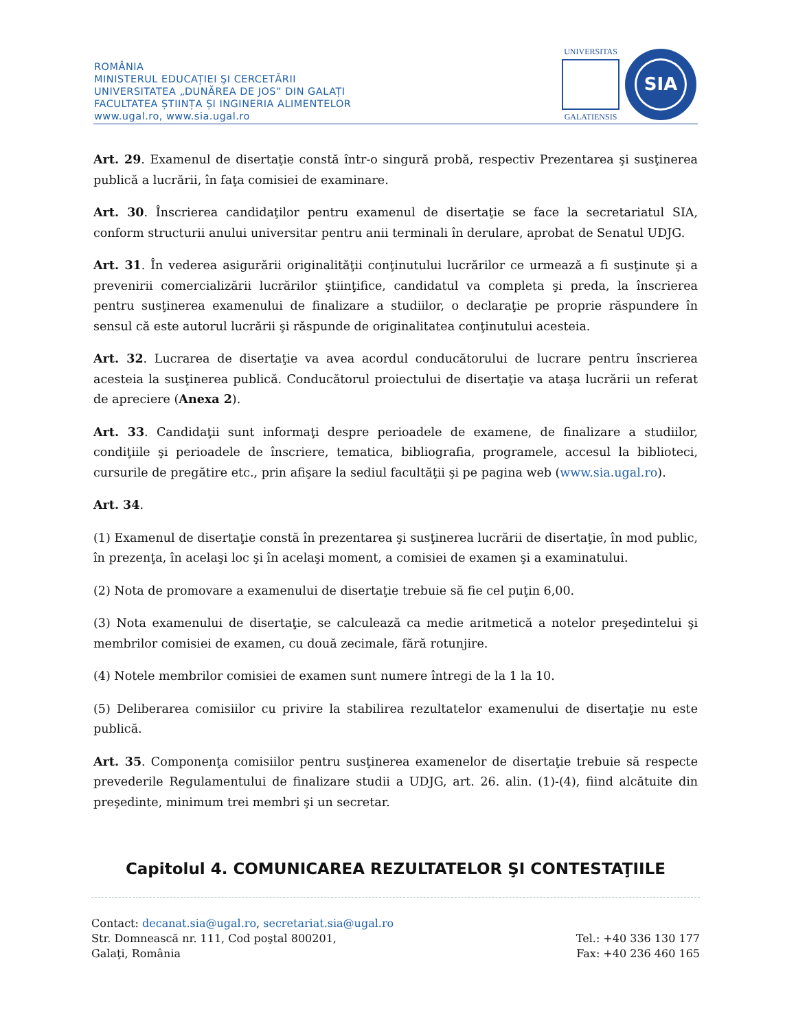ROMÂNIA
MINISTERUL EDUCAȚIEI ŞI CERCETĂRII
UNIVERSITATEA „DUNĂREA DE JOS” DIN GALAȚI
FACULTATEA ȘTIINȚA ȘI INGINERIA ALIMENTELOR
www.ugal.ro, www.sia.ugal.ro
UNIVERSITAS
GALATIENSIS
SIA
Art. 29. Examenul de disertaţie constă într-o singură probă, respectiv Prezentarea şi susţinerea publică a lucrării, în faţa comisiei de examinare.
Art. 30. Înscrierea candidaţilor pentru examenul de disertaţie se face la secretariatul SIA, conform structurii anului universitar pentru anii terminali în derulare, aprobat de Senatul UDJG.
Art. 31. În vederea asigurării originalităţii conţinutului lucrărilor ce urmează a fi susţinute şi a prevenirii comercializării lucrărilor ştiinţifice, candidatul va completa şi preda, la înscrierea pentru susţinerea examenului de finalizare a studiilor, o declaraţie pe proprie răspundere în sensul că este autorul lucrării şi răspunde de originalitatea conţinutului acesteia.
Art. 32. Lucrarea de disertaţie va avea acordul conducătorului de lucrare pentru înscrierea acesteia la susţinerea publică. Conducătorul proiectului de disertaţie va ataşa lucrării un referat de apreciere (Anexa 2).
Art. 33. Candidaţii sunt informaţi despre perioadele de examene, de finalizare a studiilor, condiţiile şi perioadele de înscriere, tematica, bibliografia, programele, accesul la biblioteci, cursurile de pregătire etc., prin afişare la sediul facultăţii şi pe pagina web (www.sia.ugal.ro).
Art. 34.
(1) Examenul de disertaţie constă în prezentarea şi susţinerea lucrării de disertaţie, în mod public, în prezenţa, în acelaşi loc şi în acelaşi moment, a comisiei de examen şi a examinatului.
(2) Nota de promovare a examenului de disertaţie trebuie să fie cel puţin 6,00.
(3) Nota examenului de disertaţie, se calculează ca medie aritmetică a notelor preşedintelui şi membrilor comisiei de examen, cu două zecimale, fără rotunjire.
(4) Notele membrilor comisiei de examen sunt numere întregi de la 1 la 10.
(5) Deliberarea comisiilor cu privire la stabilirea rezultatelor examenului de disertaţie nu este publică.
Art. 35. Componenţa comisiilor pentru susţinerea examenelor de disertaţie trebuie să respecte prevederile Regulamentului de finalizare studii a UDJG, art. 26. alin. (1)-(4), fiind alcătuite din preşedinte, minimum trei membri şi un secretar.
Capitolul 4. COMUNICAREA REZULTATELOR ŞI CONTESTAŢIILE
Contact: decanat.sia@ugal.ro, secretariat.sia@ugal.ro
Str. Domnească nr. 111, Cod poştal 800201, Tel.: +40 336 130 177
Galaţi, România Fax: +40 236 460 165